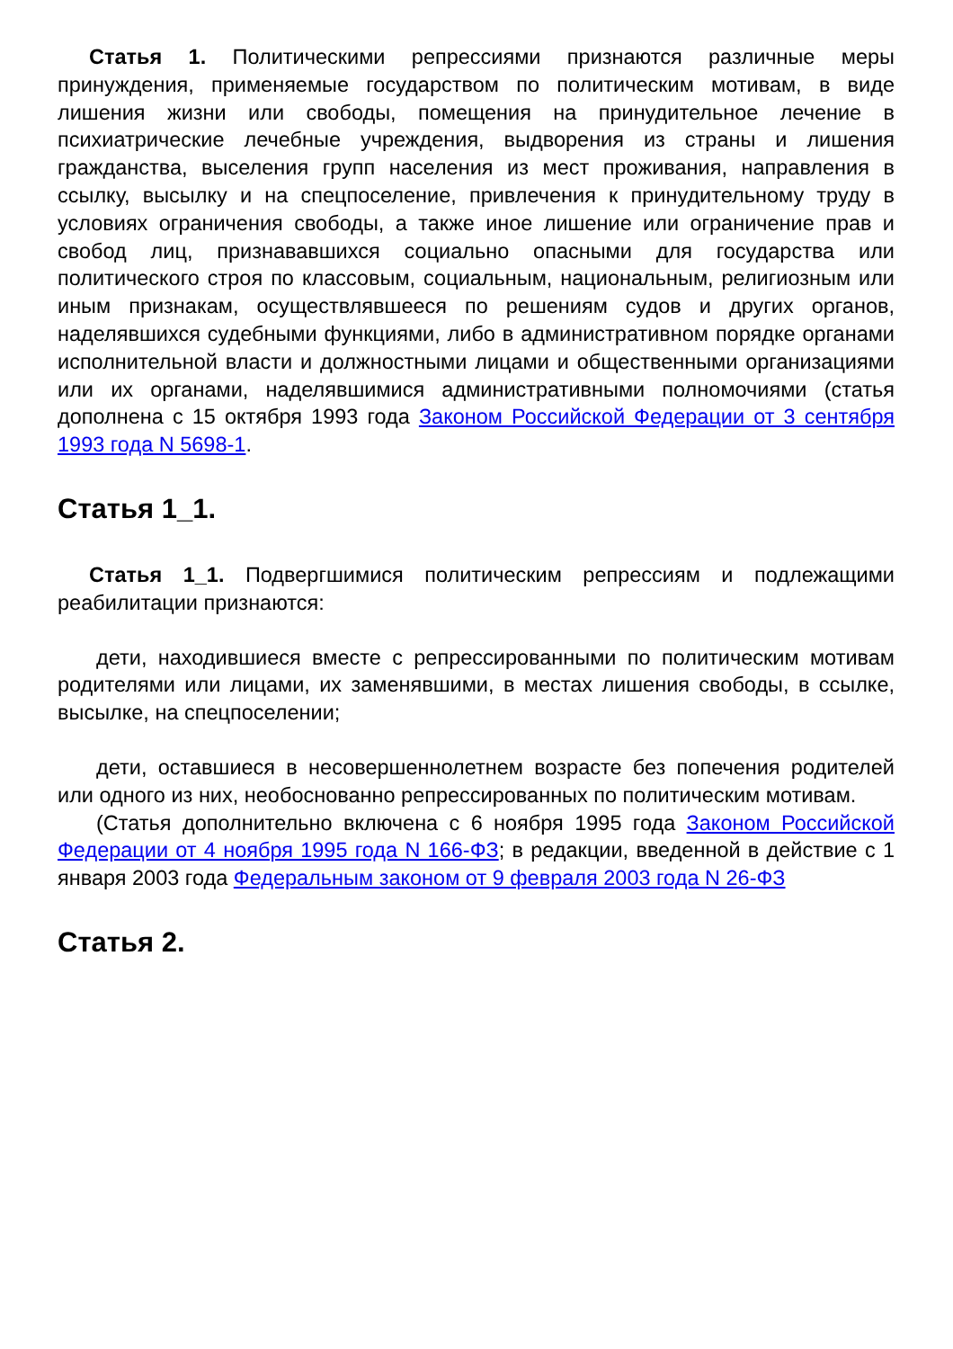Статья 1. Политическими репрессиями признаются различные меры принуждения, применяемые государством по политическим мотивам, в виде лишения жизни или свободы, помещения на принудительное лечение в психиатрические лечебные учреждения, выдворения из страны и лишения гражданства, выселения групп населения из мест проживания, направления в ссылку, высылку и на спецпоселение, привлечения к принудительному труду в условиях ограничения свободы, а также иное лишение или ограничение прав и свобод лиц, признававшихся социально опасными для государства или политического строя по классовым, социальным, национальным, религиозным или иным признакам, осуществлявшееся по решениям судов и других органов, наделявшихся судебными функциями, либо в административном порядке органами исполнительной власти и должностными лицами и общественными организациями или их органами, наделявшимися административными полномочиями (статья дополнена с 15 октября 1993 года Законом Российской Федерации от 3 сентября 1993 года N 5698-1.
Статья 1_1.
Статья 1_1. Подвергшимися политическим репрессиям и подлежащими реабилитации признаются:
дети, находившиеся вместе с репрессированными по политическим мотивам родителями или лицами, их заменявшими, в местах лишения свободы, в ссылке, высылке, на спецпоселении;
дети, оставшиеся в несовершеннолетнем возрасте без попечения родителей или одного из них, необоснованно репрессированных по политическим мотивам.
(Статья дополнительно включена с 6 ноября 1995 года Законом Российской Федерации от 4 ноября 1995 года N 166-ФЗ; в редакции, введенной в действие с 1 января 2003 года Федеральным законом от 9 февраля 2003 года N 26-ФЗ
Статья 2.